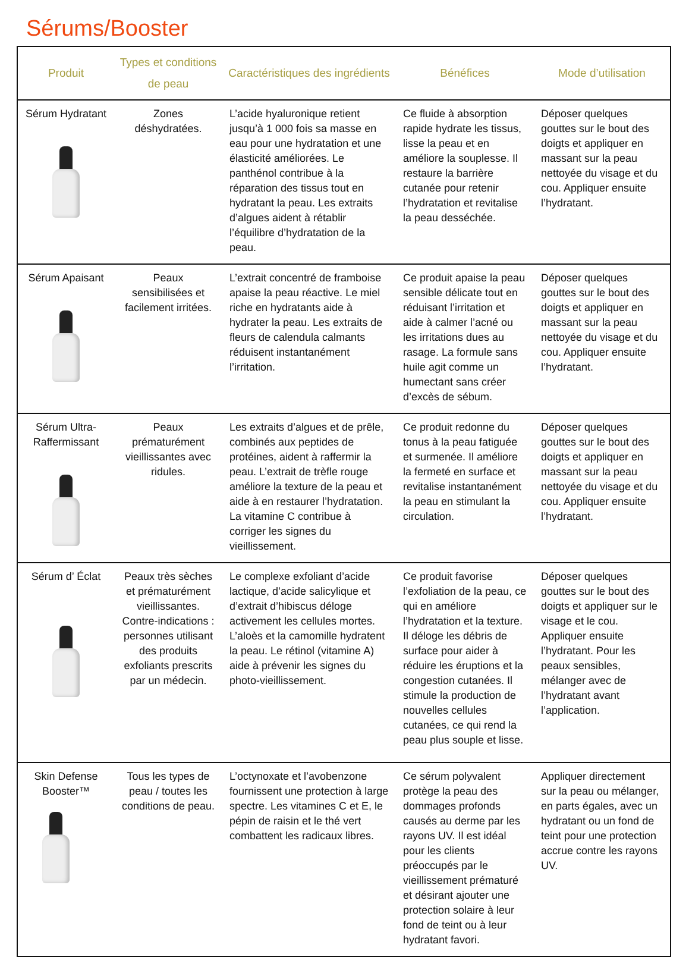Sérums/Booster
| Produit | Types et conditions de peau | Caractéristiques des ingrédients | Bénéfices | Mode d’utilisation |
| --- | --- | --- | --- | --- |
| Sérum Hydratant | Zones déshydratées. | L’acide hyaluronique retient jusqu’à 1 000 fois sa masse en eau pour une hydratation et une élasticité améliorées. Le panthénol contribue à la réparation des tissus tout en hydratant la peau. Les extraits d’algues aident à rétablir l’équilibre d’hydratation de la peau. | Ce fluide à absorption rapide hydrate les tissus, lisse la peau et en améliore la souplesse. Il restaure la barrière cutanée pour retenir l’hydratation et revitalise la peau desséchée. | Déposer quelques gouttes sur le bout des doigts et appliquer en massant sur la peau nettoyée du visage et du cou. Appliquer ensuite l’hydratant. |
| Sérum Apaisant | Peaux sensibilisées et facilement irritées. | L’extrait concentré de framboise apaise la peau réactive. Le miel riche en hydratants aide à hydrater la peau. Les extraits de fleurs de calendula calmants réduisent instantanément l’irritation. | Ce produit apaise la peau sensible délicate tout en réduisant l’irritation et aide à calmer l’acné ou les irritations dues au rasage. La formule sans huile agit comme un humectant sans créer d’excès de sébum. | Déposer quelques gouttes sur le bout des doigts et appliquer en massant sur la peau nettoyée du visage et du cou. Appliquer ensuite l’hydratant. |
| Sérum Ultra-Raffermissant | Peaux prématurément vieillissantes avec ridules. | Les extraits d’algues et de prêle, combinés aux peptides de protéines, aident à raffermir la peau. L’extrait de trèfle rouge améliore la texture de la peau et aide à en restaurer l’hydratation. La vitamine C contribue à corriger les signes du vieillissement. | Ce produit redonne du tonus à la peau fatiguée et surmenée. Il améliore la fermeté en surface et revitalise instantanément la peau en stimulant la circulation. | Déposer quelques gouttes sur le bout des doigts et appliquer en massant sur la peau nettoyée du visage et du cou. Appliquer ensuite l’hydratant. |
| Sérum d’ Éclat | Peaux très sèches et prématurément vieillissantes. Contre-indications : personnes utilisant des produits exfoliants prescrits par un médecin. | Le complexe exfoliant d’acide lactique, d’acide salicylique et d’extrait d’hibiscus déloge activement les cellules mortes. L’aloès et la camomille hydratent la peau. Le rétinol (vitamine A) aide à prévenir les signes du photo-vieillissement. | Ce produit favorise l’exfoliation de la peau, ce qui en améliore l’hydratation et la texture. Il déloge les débris de surface pour aider à réduire les éruptions et la congestion cutanées. Il stimule la production de nouvelles cellules cutanées, ce qui rend la peau plus souple et lisse. | Déposer quelques gouttes sur le bout des doigts et appliquer sur le visage et le cou. Appliquer ensuite l’hydratant. Pour les peaux sensibles, mélanger avec de l’hydratant avant l’application. |
| Skin Defense Booster™ | Tous les types de peau / toutes les conditions de peau. | L’octynoxate et l’avobenzone fournissent une protection à large spectre. Les vitamines C et E, le pépin de raisin et le thé vert combattent les radicaux libres. | Ce sérum polyvalent protège la peau des dommages profonds causés au derme par les rayons UV. Il est idéal pour les clients préoccupés par le vieillissement prématuré et désirant ajouter une protection solaire à leur fond de teint ou à leur hydratant favori. | Appliquer directement sur la peau ou mélanger, en parts égales, avec un hydratant ou un fond de teint pour une protection accrue contre les rayons UV. |